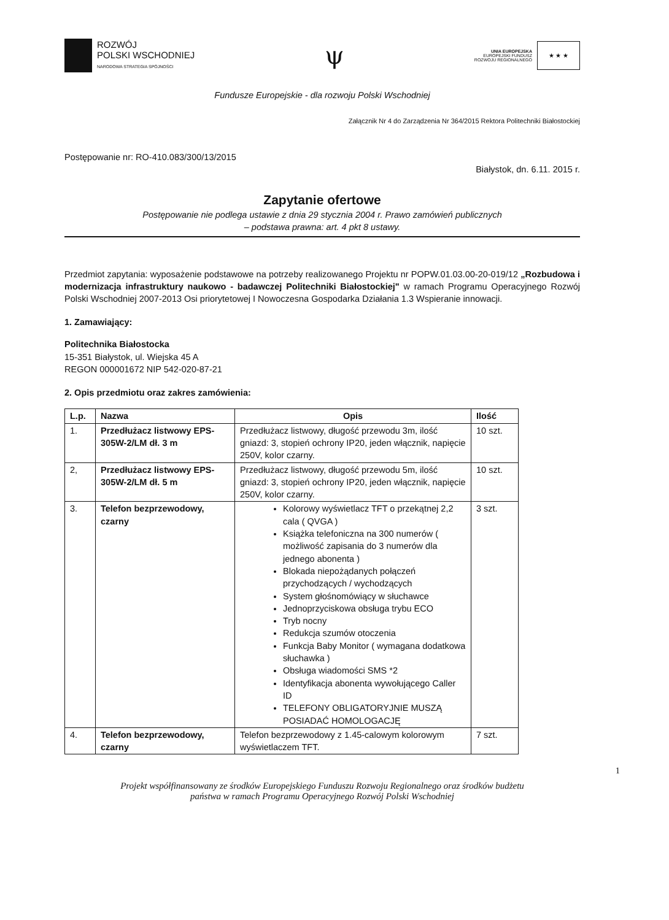ROZWÓJ
POLSKI WSCHODNIEJ
NARODOWA STRATEGIA SPÓJNOŚCI
ψ
UNIA EUROPEJSKA
EUROPEJSKI FUNDUSZ
ROZWOJU REGIONALNEGO
★ ★ ★
Fundusze Europejskie - dla rozwoju Polski Wschodniej
Załącznik Nr 4 do Zarządzenia Nr 364/2015 Rektora Politechniki Białostockiej
Postępowanie nr: RO-410.083/300/13/2015
Białystok, dn. 6.11. 2015 r.
Zapytanie ofertowe
Postępowanie nie podlega ustawie z dnia 29 stycznia 2004 r. Prawo zamówień publicznych
– podstawa prawna: art. 4 pkt 8 ustawy.
Przedmiot zapytania: wyposażenie podstawowe na potrzeby realizowanego Projektu nr POPW.01.03.00-20-019/12 „Rozbudowa i modernizacja infrastruktury naukowo - badawczej Politechniki Białostockiej" w ramach Programu Operacyjnego Rozwój Polski Wschodniej 2007-2013 Osi priorytetowej I Nowoczesna Gospodarka Działania 1.3 Wspieranie innowacji.
1. Zamawiający:
Politechnika Białostocka
15-351 Białystok, ul. Wiejska 45 A
REGON 000001672 NIP 542-020-87-21
2. Opis przedmiotu oraz zakres zamówienia:
| L.p. | Nazwa | Opis | Ilość |
| --- | --- | --- | --- |
| 1. | Przedłużacz listwowy EPS-305W-2/LM dł. 3 m | Przedłużacz listwowy, długość przewodu 3m, ilość gniazd: 3, stopień ochrony IP20, jeden włącznik, napięcie 250V, kolor czarny. | 10 szt. |
| 2, | Przedłużacz listwowy EPS-305W-2/LM dł. 5 m | Przedłużacz listwowy, długość przewodu 5m, ilość gniazd: 3, stopień ochrony IP20, jeden włącznik, napięcie 250V, kolor czarny. | 10 szt. |
| 3. | Telefon bezprzewodowy, czarny | Kolorowy wyświetlacz TFT o przekątnej 2,2 cala ( QVGA ) Książka telefoniczna na 300 numerów ( możliwość zapisania do 3 numerów dla jednego abonenta ) Blokada niepożądanych połączeń przychodzących / wychodzących System głośnomówiący w słuchawce Jednoprzyciskowa obsługa trybu ECO Tryb nocny Redukcja szumów otoczenia Funkcja Baby Monitor ( wymagana dodatkowa słuchawka ) Obsługa wiadomości SMS *2 Identyfikacja abonenta wywołującego Caller ID TELEFONY OBLIGATORYJNIE MUSZĄ POSIADAĆ HOMOLOGACJĘ | 3 szt. |
| 4. | Telefon bezprzewodowy, czarny | Telefon bezprzewodowy z 1.45-calowym kolorowym wyświetlaczem TFT. | 7 szt. |
1
Projekt współfinansowany ze środków Europejskiego Funduszu Rozwoju Regionalnego oraz środków budżetu
państwa w ramach Programu Operacyjnego Rozwój Polski Wschodniej